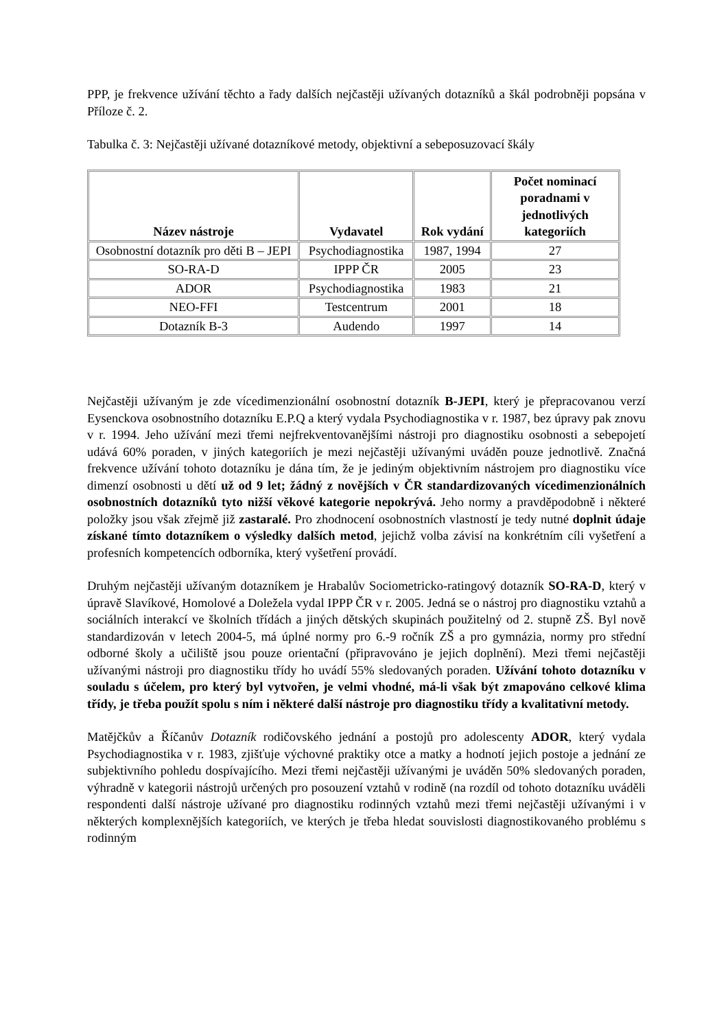PPP, je frekvence užívání těchto a řady dalších nejčastěji užívaných dotazníků a škál podrobněji popsána v Příloze č. 2.
Tabulka č. 3: Nejčastěji užívané dotazníkové metody, objektivní a sebeposuzovací škály
| Název nástroje | Vydavatel | Rok vydání | Počet nominací poradnami v jednotlivých kategoriích |
| --- | --- | --- | --- |
| Osobnostní dotazník pro děti B – JEPI | Psychodiagnostika | 1987, 1994 | 27 |
| SO-RA-D | IPPP ČR | 2005 | 23 |
| ADOR | Psychodiagnostika | 1983 | 21 |
| NEO-FFI | Testcentrum | 2001 | 18 |
| Dotazník B-3 | Audendo | 1997 | 14 |
Nejčastěji užívaným je zde vícedimenzionální osobnostní dotazník B-JEPI, který je přepracovanou verzí Eysenckova osobnostního dotazníku E.P.Q a který vydala Psychodiagnostika v r. 1987, bez úpravy pak znovu v r. 1994. Jeho užívání mezi třemi nejfrekventovanějšími nástroji pro diagnostiku osobnosti a sebepojetí udává 60% poraden, v jiných kategoriích je mezi nejčastěji užívanými uváděn pouze jednotlivě. Značná frekvence užívání tohoto dotazníku je dána tím, že je jediným objektivním nástrojem pro diagnostiku více dimenzí osobnosti u dětí už od 9 let; žádný z novějších v ČR standardizovaných vícedimenzionálních osobnostních dotazníků tyto nižší věkové kategorie nepokrývá. Jeho normy a pravděpodobně i některé položky jsou však zřejmě již zastaralé. Pro zhodnocení osobnostních vlastností je tedy nutné doplnit údaje získané tímto dotazníkem o výsledky dalších metod, jejichž volba závisí na konkrétním cíli vyšetření a profesních kompetencích odborníka, který vyšetření provádí.
Druhým nejčastěji užívaným dotazníkem je Hrabalův Sociometricko-ratingový dotazník SO-RA-D, který v úpravě Slavíkové, Homolové a Doležela vydal IPPP ČR v r. 2005. Jedná se o nástroj pro diagnostiku vztahů a sociálních interakcí ve školních třídách a jiných dětských skupinách použitelný od 2. stupně ZŠ. Byl nově standardizován v letech 2004-5, má úplné normy pro 6.-9 ročník ZŠ a pro gymnázia, normy pro střední odborné školy a učiliště jsou pouze orientační (připravováno je jejich doplnění). Mezi třemi nejčastěji užívanými nástroji pro diagnostiku třídy ho uvádí 55% sledovaných poraden. Užívání tohoto dotazníku v souladu s účelem, pro který byl vytvořen, je velmi vhodné, má-li však být zmapováno celkové klima třídy, je třeba použít spolu s ním i některé další nástroje pro diagnostiku třídy a kvalitativní metody.
Matějčkův a Říčanův Dotazník rodičovského jednání a postojů pro adolescenty ADOR, který vydala Psychodiagnostika v r. 1983, zjišťuje výchovné praktiky otce a matky a hodnotí jejich postoje a jednání ze subjektivního pohledu dospívajícího. Mezi třemi nejčastěji užívanými je uváděn 50% sledovaných poraden, výhradně v kategorii nástrojů určených pro posouzení vztahů v rodině (na rozdíl od tohoto dotazníku uváděli respondenti další nástroje užívané pro diagnostiku rodinných vztahů mezi třemi nejčastěji užívanými i v některých komplexnějších kategoriích, ve kterých je třeba hledat souvislosti diagnostikovaného problému s rodinným